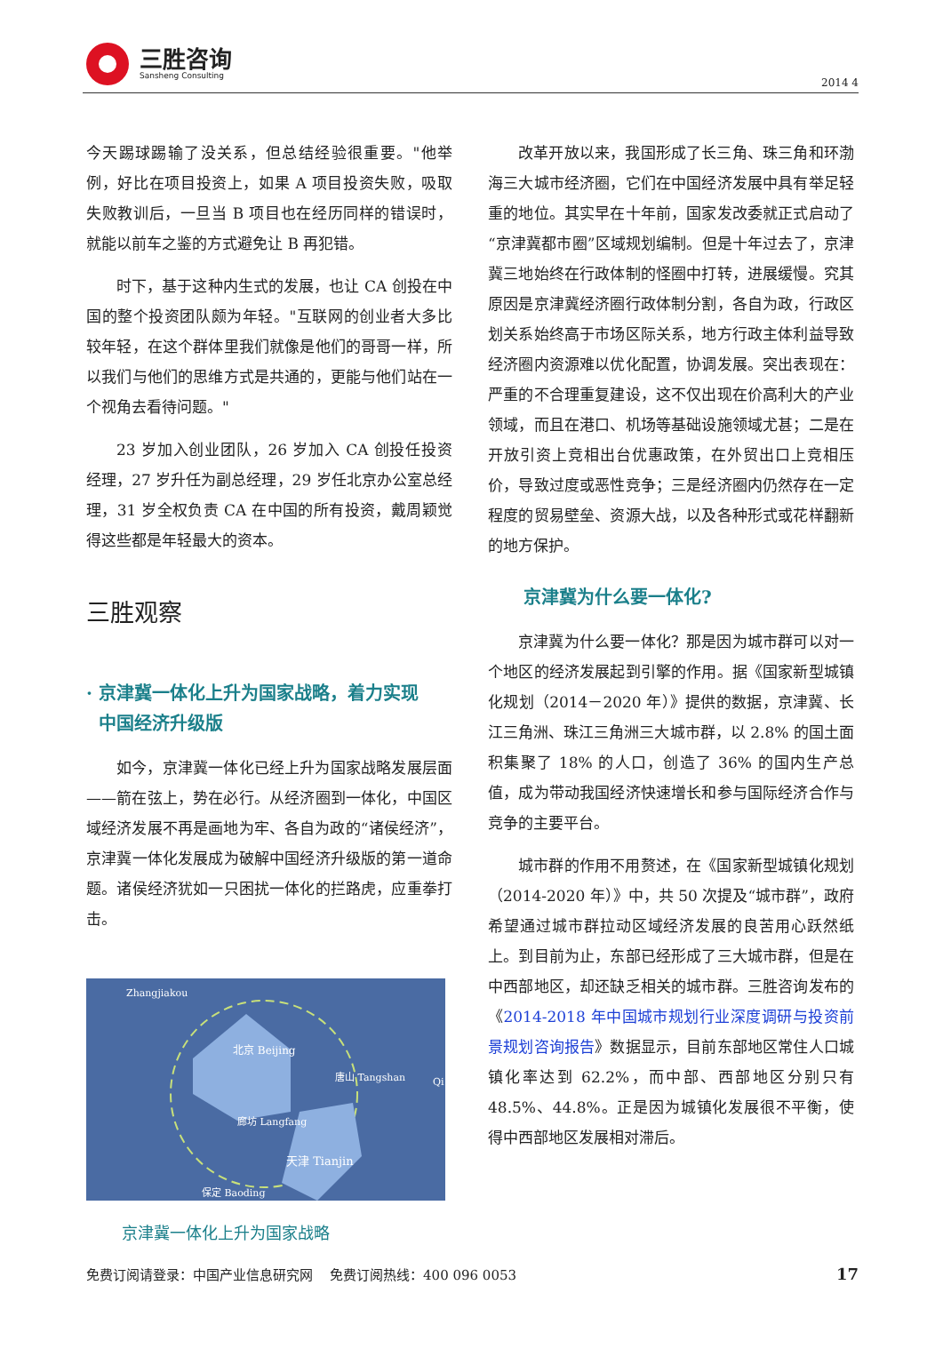三胜咨询
Sansheng Consulting
2014 4
今天踢球踢输了没关系，但总结经验很重要。"他举例，好比在项目投资上，如果 A 项目投资失败，吸取失败教训后，一旦当 B 项目也在经历同样的错误时，就能以前车之鉴的方式避免让 B 再犯错。
时下，基于这种内生式的发展，也让 CA 创投在中国的整个投资团队颇为年轻。"互联网的创业者大多比较年轻，在这个群体里我们就像是他们的哥哥一样，所以我们与他们的思维方式是共通的，更能与他们站在一个视角去看待问题。"
23 岁加入创业团队，26 岁加入 CA 创投任投资经理，27 岁升任为副总经理，29 岁任北京办公室总经理，31 岁全权负责 CA 在中国的所有投资，戴周颖觉得这些都是年轻最大的资本。
三胜观察
· 京津冀一体化上升为国家战略，着力实现
中国经济升级版
如今，京津冀一体化已经上升为国家战略发展层面——箭在弦上，势在必行。从经济圈到一体化，中国区域经济发展不再是画地为牢、各自为政的“诸侯经济”，京津冀一体化发展成为破解中国经济升级版的第一道命题。诸侯经济犹如一只困扰一体化的拦路虎，应重拳打击。
Zhangjiakou
北京 Beijing
唐山 Tangshan
廊坊 Langfang
天津 Tianjin
保定 Baoding
Qi
京津冀一体化上升为国家战略
改革开放以来，我国形成了长三角、珠三角和环渤海三大城市经济圈，它们在中国经济发展中具有举足轻重的地位。其实早在十年前，国家发改委就正式启动了“京津冀都市圈”区域规划编制。但是十年过去了，京津冀三地始终在行政体制的怪圈中打转，进展缓慢。究其原因是京津冀经济圈行政体制分割，各自为政，行政区划关系始终高于市场区际关系，地方行政主体利益导致经济圈内资源难以优化配置，协调发展。突出表现在：严重的不合理重复建设，这不仅出现在价高利大的产业领域，而且在港口、机场等基础设施领域尤甚；二是在开放引资上竞相出台优惠政策，在外贸出口上竞相压价，导致过度或恶性竞争；三是经济圈内仍然存在一定程度的贸易壁垒、资源大战，以及各种形式或花样翻新的地方保护。
京津冀为什么要一体化?
京津冀为什么要一体化？那是因为城市群可以对一个地区的经济发展起到引擎的作用。据《国家新型城镇化规划（2014－2020 年）》提供的数据，京津冀、长江三角洲、珠江三角洲三大城市群，以 2.8% 的国土面积集聚了 18% 的人口，创造了 36% 的国内生产总值，成为带动我国经济快速增长和参与国际经济合作与竞争的主要平台。
城市群的作用不用赘述，在《国家新型城镇化规划（2014-2020 年）》中，共 50 次提及“城市群”，政府希望通过城市群拉动区域经济发展的良苦用心跃然纸上。到目前为止，东部已经形成了三大城市群，但是在中西部地区，却还缺乏相关的城市群。三胜咨询发布的《2014-2018 年中国城市规划行业深度调研与投资前景规划咨询报告》数据显示，目前东部地区常住人口城镇化率达到 62.2%，而中部、西部地区分别只有 48.5%、44.8%。正是因为城镇化发展很不平衡，使得中西部地区发展相对滞后。
免费订阅请登录：中国产业信息研究网 免费订阅热线：400 096 0053 17